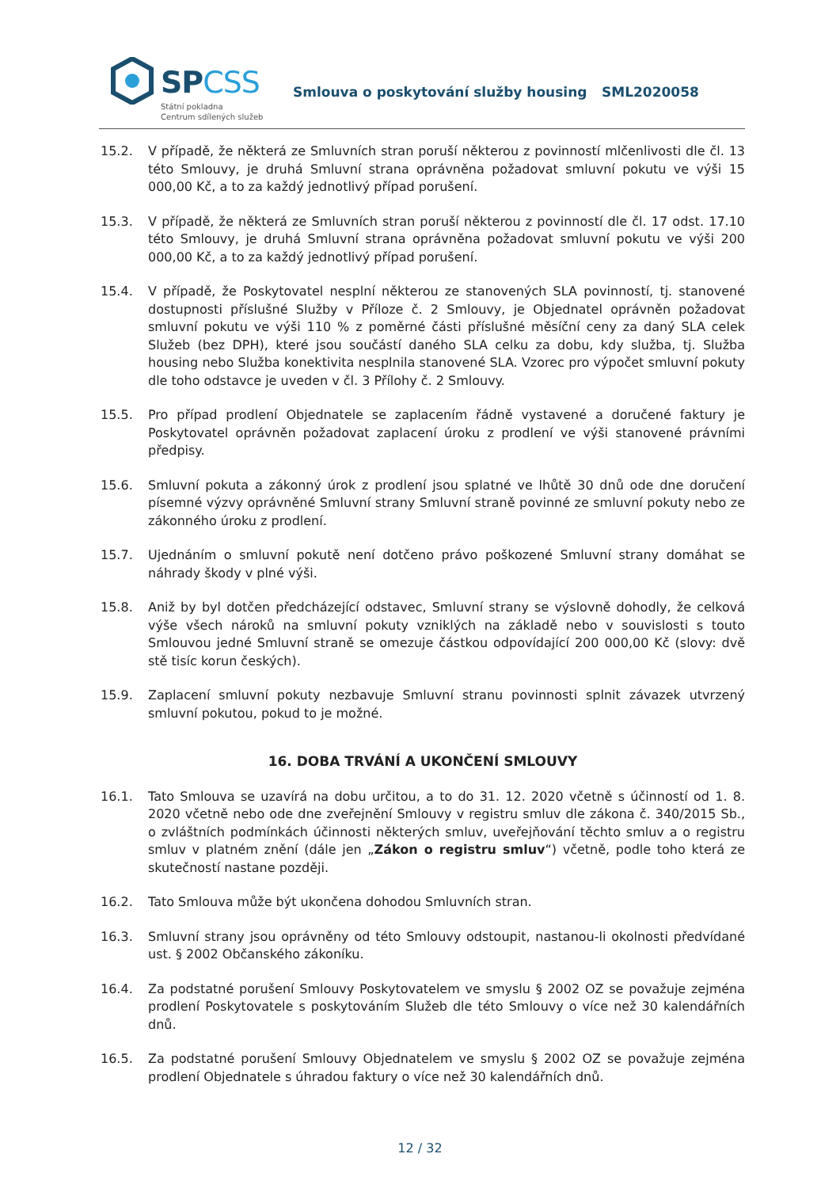SPCSS
Státní pokladna
Centrum sdílených služeb
Smlouva o poskytování služby housing
SML2020058
15.2. V případě, že některá ze Smluvních stran poruší některou z povinností mlčenlivosti dle čl. 13 této Smlouvy, je druhá Smluvní strana oprávněna požadovat smluvní pokutu ve výši 15 000,00 Kč, a to za každý jednotlivý případ porušení.
15.3. V případě, že některá ze Smluvních stran poruší některou z povinností dle čl. 17 odst. 17.10 této Smlouvy, je druhá Smluvní strana oprávněna požadovat smluvní pokutu ve výši 200 000,00 Kč, a to za každý jednotlivý případ porušení.
15.4. V případě, že Poskytovatel nesplní některou ze stanovených SLA povinností, tj. stanovené dostupnosti příslušné Služby v Příloze č. 2 Smlouvy, je Objednatel oprávněn požadovat smluvní pokutu ve výši 110 % z poměrné části příslušné měsíční ceny za daný SLA celek Služeb (bez DPH), které jsou součástí daného SLA celku za dobu, kdy služba, tj. Služba housing nebo Služba konektivita nesplnila stanovené SLA. Vzorec pro výpočet smluvní pokuty dle toho odstavce je uveden v čl. 3 Přílohy č. 2 Smlouvy.
15.5. Pro případ prodlení Objednatele se zaplacením řádně vystavené a doručené faktury je Poskytovatel oprávněn požadovat zaplacení úroku z prodlení ve výši stanovené právními předpisy.
15.6. Smluvní pokuta a zákonný úrok z prodlení jsou splatné ve lhůtě 30 dnů ode dne doručení písemné výzvy oprávněné Smluvní strany Smluvní straně povinné ze smluvní pokuty nebo ze zákonného úroku z prodlení.
15.7. Ujednáním o smluvní pokutě není dotčeno právo poškozené Smluvní strany domáhat se náhrady škody v plné výši.
15.8. Aniž by byl dotčen předcházející odstavec, Smluvní strany se výslovně dohodly, že celková výše všech nároků na smluvní pokuty vzniklých na základě nebo v souvislosti s touto Smlouvou jedné Smluvní straně se omezuje částkou odpovídající 200 000,00 Kč (slovy: dvě stě tisíc korun českých).
15.9. Zaplacení smluvní pokuty nezbavuje Smluvní stranu povinnosti splnit závazek utvrzený smluvní pokutou, pokud to je možné.
16. DOBA TRVÁNÍ A UKONČENÍ SMLOUVY
16.1. Tato Smlouva se uzavírá na dobu určitou, a to do 31. 12. 2020 včetně s účinností od 1. 8. 2020 včetně nebo ode dne zveřejnění Smlouvy v registru smluv dle zákona č. 340/2015 Sb., o zvláštních podmínkách účinnosti některých smluv, uveřejňování těchto smluv a o registru smluv v platném znění (dále jen „Zákon o registru smluv“) včetně, podle toho která ze skutečností nastane později.
16.2. Tato Smlouva může být ukončena dohodou Smluvních stran.
16.3. Smluvní strany jsou oprávněny od této Smlouvy odstoupit, nastanou-li okolnosti předvídané ust. § 2002 Občanského zákoníku.
16.4. Za podstatné porušení Smlouvy Poskytovatelem ve smyslu § 2002 OZ se považuje zejména prodlení Poskytovatele s poskytováním Služeb dle této Smlouvy o více než 30 kalendářních dnů.
16.5. Za podstatné porušení Smlouvy Objednatelem ve smyslu § 2002 OZ se považuje zejména prodlení Objednatele s úhradou faktury o více než 30 kalendářních dnů.
12 / 32